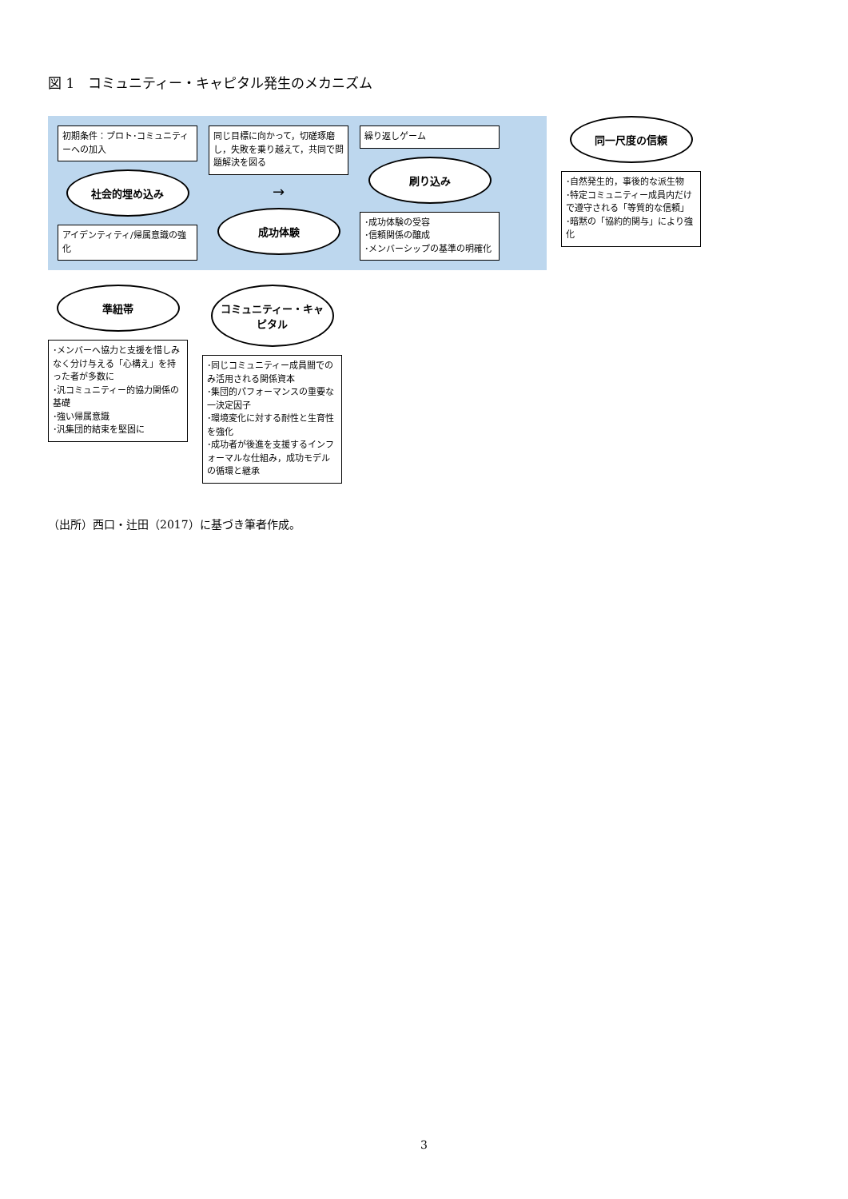図 1　コミュニティー・キャピタル発生のメカニズム
初期条件：プロト･コミュニティーへの加入
社会的埋め込み
アイデンティティ/帰属意識の強化
同じ目標に向かって，切磋琢磨し，失敗を乗り越えて，共同で問題解決を図る
→
成功体験
繰り返しゲーム
刷り込み
･成功体験の受容
･信頼関係の醸成
･メンバーシップの基準の明確化
同一尺度の信頼
･自然発生的，事後的な派生物
･特定コミュニティー成員内だけで遵守される「等質的な信頼」
･暗黙の「協約的関与」により強化
準紐帯
･メンバーへ協力と支援を惜しみなく分け与える「心構え」を持った者が多数に
･汎コミュニティー的協力関係の基礎
･強い帰属意識
･汎集団的結束を堅固に
コミュニティー・キャピタル
･同じコミュニティー成員間でのみ活用される関係資本
･集団的パフォーマンスの重要な一決定因子
･環境変化に対する耐性と生育性を強化
･成功者が後進を支援するインフォーマルな仕組み，成功モデルの循環と継承
（出所）西口・辻田（2017）に基づき筆者作成。
3